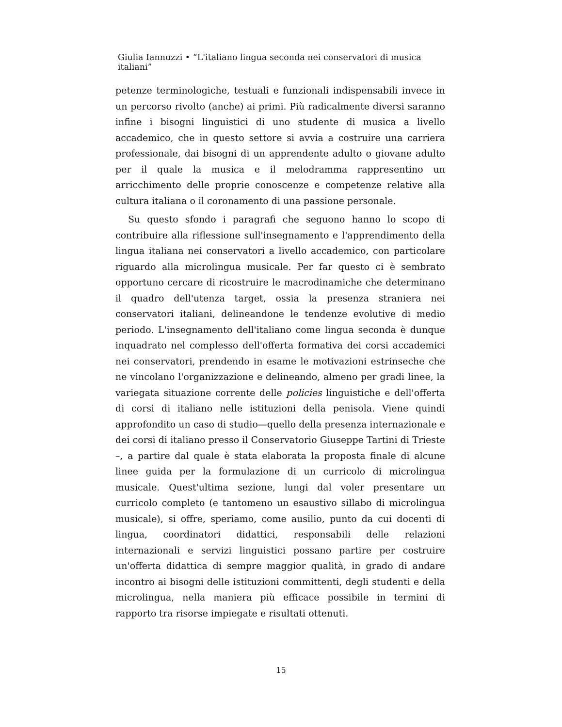Giulia Iannuzzi • “L'italiano lingua seconda nei conservatori di musica italiani”
petenze terminologiche, testuali e funzionali indispensabili invece in un percorso rivolto (anche) ai primi. Più radicalmente diversi saranno infine i bisogni linguistici di uno studente di musica a livello accademico, che in questo settore si avvia a costruire una carriera professionale, dai bisogni di un apprendente adulto o giovane adulto per il quale la musica e il melodramma rappresentino un arricchimento delle proprie conoscenze e competenze relative alla cultura italiana o il coronamento di una passione personale.
Su questo sfondo i paragrafi che seguono hanno lo scopo di contribuire alla riflessione sull'insegnamento e l'apprendimento della lingua italiana nei conservatori a livello accademico, con particolare riguardo alla microlingua musicale. Per far questo ci è sembrato opportuno cercare di ricostruire le macrodinamiche che determinano il quadro dell'utenza target, ossia la presenza straniera nei conservatori italiani, delineandone le tendenze evolutive di medio periodo. L'insegnamento dell'italiano come lingua seconda è dunque inquadrato nel complesso dell'offerta formativa dei corsi accademici nei conservatori, prendendo in esame le motivazioni estrinseche che ne vincolano l'organizzazione e delineando, almeno per gradi linee, la variegata situazione corrente delle policies linguistiche e dell'offerta di corsi di italiano nelle istituzioni della penisola. Viene quindi approfondito un caso di studio—quello della presenza internazionale e dei corsi di italiano presso il Conservatorio Giuseppe Tartini di Trieste –, a partire dal quale è stata elaborata la proposta finale di alcune linee guida per la formulazione di un curricolo di microlingua musicale. Quest'ultima sezione, lungi dal voler presentare un curricolo completo (e tantomeno un esaustivo sillabo di microlingua musicale), si offre, speriamo, come ausilio, punto da cui docenti di lingua, coordinatori didattici, responsabili delle relazioni internazionali e servizi linguistici possano partire per costruire un'offerta didattica di sempre maggior qualità, in grado di andare incontro ai bisogni delle istituzioni committenti, degli studenti e della microlingua, nella maniera più efficace possibile in termini di rapporto tra risorse impiegate e risultati ottenuti.
15